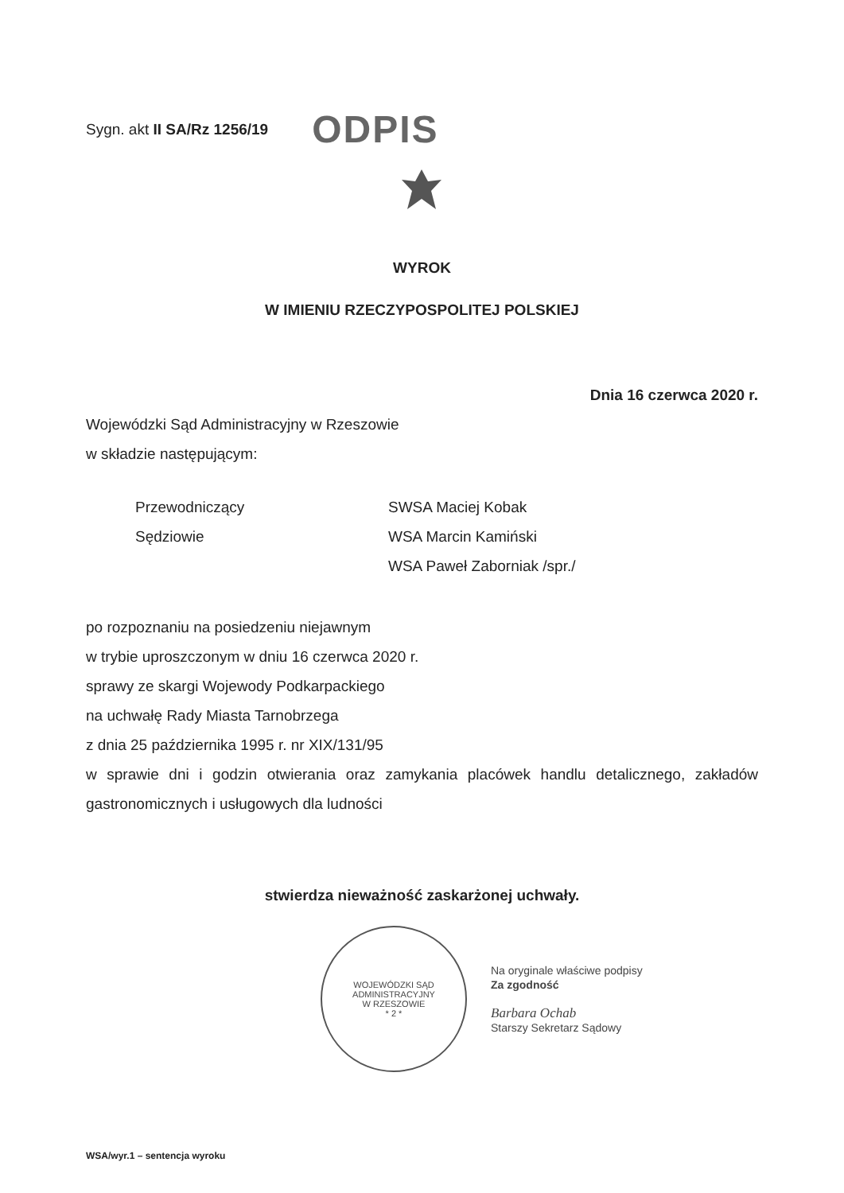Sygn. akt II SA/Rz 1256/19 ODPIS
WYROK
W IMIENIU RZECZYPOSPOLITEJ POLSKIEJ
Dnia 16 czerwca 2020 r.
Wojewódzki Sąd Administracyjny w Rzeszowie
w składzie następującym:
| Przewodniczący | SWSA Maciej Kobak |
| Sędziowie | WSA Marcin Kamiński |
| | WSA Paweł Zaborniak /spr./ |
po rozpoznaniu na posiedzeniu niejawnym
w trybie uproszczonym w dniu 16 czerwca 2020 r.
sprawy ze skargi Wojewody Podkarpackiego
na uchwałę Rady Miasta Tarnobrzega
z dnia 25 października 1995 r. nr XIX/131/95
w sprawie dni i godzin otwierania oraz zamykania placówek handlu detalicznego, zakładów gastronomicznych i usługowych dla ludności
stwierdza nieważność zaskarżonej uchwały.
WOJEWÓDZKI SĄD ADMINISTRACYJNY
W RZESZOWIE
* 2 *
Na oryginale właściwe podpisy
Za zgodność
Barbara Ochab
Starszy Sekretarz Sądowy
WSA/wyr.1 – sentencja wyroku